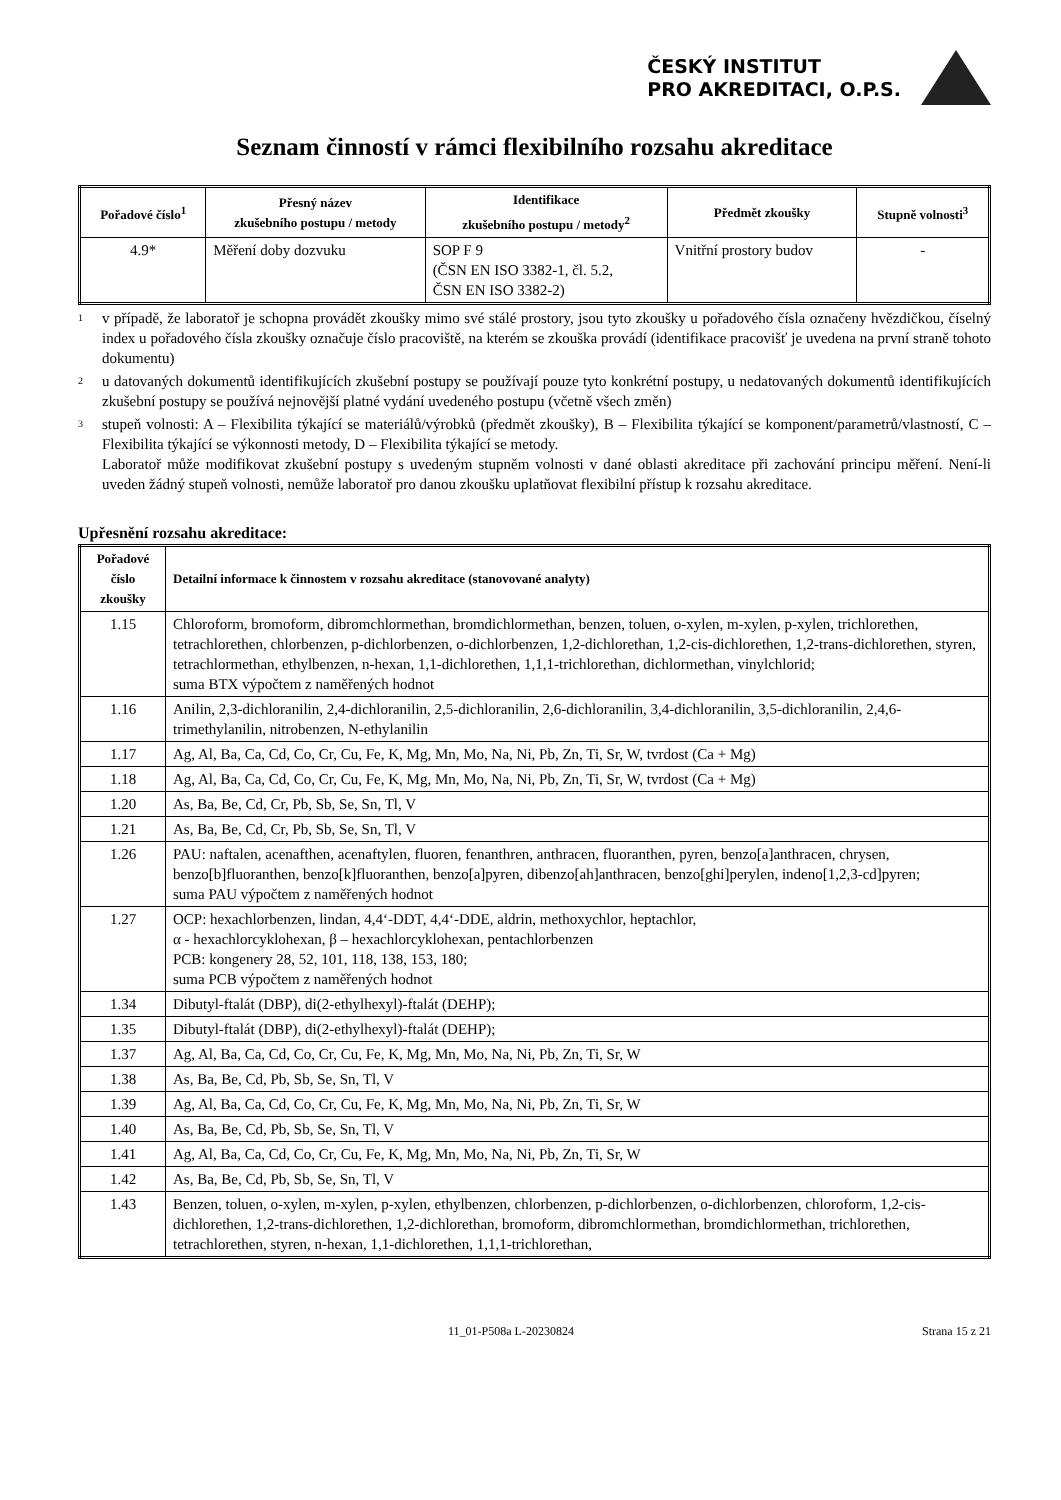ČESKÝ INSTITUT
PRO AKREDITACI, O.P.S.
Seznam činností v rámci flexibilního rozsahu akreditace
| Pořadové číslo<sup>1</sup> | Přesný název zkušebního postupu / metody | Identifikace zkušebního postupu / metody<sup>2</sup> | Předmět zkoušky | Stupně volnosti<sup>3</sup> |
| --- | --- | --- | --- | --- |
| 4.9* | Měření doby dozvuku | SOP F 9 (ČSN EN ISO 3382-1, čl. 5.2, ČSN EN ISO 3382-2) | Vnitřní prostory budov | - |
1
v případě, že laboratoř je schopna provádět zkoušky mimo své stálé prostory, jsou tyto zkoušky u pořadového čísla označeny hvězdičkou, číselný index u pořadového čísla zkoušky označuje číslo pracoviště, na kterém se zkouška provádí (identifikace pracovišť je uvedena na první straně tohoto dokumentu)
2
u datovaných dokumentů identifikujících zkušební postupy se používají pouze tyto konkrétní postupy, u nedatovaných dokumentů identifikujících zkušební postupy se používá nejnovější platné vydání uvedeného postupu (včetně všech změn)
3
stupeň volnosti: A – Flexibilita týkající se materiálů/výrobků (předmět zkoušky), B – Flexibilita týkající se komponent/parametrů/vlastností, C – Flexibilita týkající se výkonnosti metody, D – Flexibilita týkající se metody.
Laboratoř může modifikovat zkušební postupy s uvedeným stupněm volnosti v dané oblasti akreditace při zachování principu měření. Není-li uveden žádný stupeň volnosti, nemůže laboratoř pro danou zkoušku uplatňovat flexibilní přístup k rozsahu akreditace.
Upřesnění rozsahu akreditace:
| Pořadové číslo zkoušky | Detailní informace k činnostem v rozsahu akreditace (stanovované analyty) |
| --- | --- |
| 1.15 | Chloroform, bromoform, dibromchlormethan, bromdichlormethan, benzen, toluen, o-xylen, m-xylen, p-xylen, trichlorethen, tetrachlorethen, chlorbenzen, p-dichlorbenzen, o-dichlorbenzen, 1,2-dichlorethan, 1,2-cis-dichlorethen, 1,2-trans-dichlorethen, styren, tetrachlormethan, ethylbenzen, n-hexan, 1,1-dichlorethen, 1,1,1-trichlorethan, dichlormethan, vinylchlorid; suma BTX výpočtem z naměřených hodnot |
| 1.16 | Anilin, 2,3-dichloranilin, 2,4-dichloranilin, 2,5-dichloranilin, 2,6-dichloranilin, 3,4-dichloranilin, 3,5-dichloranilin, 2,4,6-trimethylanilin, nitrobenzen, N-ethylanilin |
| 1.17 | Ag, Al, Ba, Ca, Cd, Co, Cr, Cu, Fe, K, Mg, Mn, Mo, Na, Ni, Pb, Zn, Ti, Sr, W, tvrdost (Ca + Mg) |
| 1.18 | Ag, Al, Ba, Ca, Cd, Co, Cr, Cu, Fe, K, Mg, Mn, Mo, Na, Ni, Pb, Zn, Ti, Sr, W, tvrdost (Ca + Mg) |
| 1.20 | As, Ba, Be, Cd, Cr, Pb, Sb, Se, Sn, Tl, V |
| 1.21 | As, Ba, Be, Cd, Cr, Pb, Sb, Se, Sn, Tl, V |
| 1.26 | PAU: naftalen, acenafthen, acenaftylen, fluoren, fenanthren, anthracen, fluoranthen, pyren, benzo[a]anthracen, chrysen, benzo[b]fluoranthen, benzo[k]fluoranthen, benzo[a]pyren, dibenzo[ah]anthracen, benzo[ghi]perylen, indeno[1,2,3-cd]pyren; suma PAU výpočtem z naměřených hodnot |
| 1.27 | OCP: hexachlorbenzen, lindan, 4,4‘-DDT, 4,4‘-DDE, aldrin, methoxychlor, heptachlor, α - hexachlorcyklohexan, β – hexachlorcyklohexan, pentachlorbenzen PCB: kongenery 28, 52, 101, 118, 138, 153, 180; suma PCB výpočtem z naměřených hodnot |
| 1.34 | Dibutyl-ftalát (DBP), di(2-ethylhexyl)-ftalát (DEHP); |
| 1.35 | Dibutyl-ftalát (DBP), di(2-ethylhexyl)-ftalát (DEHP); |
| 1.37 | Ag, Al, Ba, Ca, Cd, Co, Cr, Cu, Fe, K, Mg, Mn, Mo, Na, Ni, Pb, Zn, Ti, Sr, W |
| 1.38 | As, Ba, Be, Cd, Pb, Sb, Se, Sn, Tl, V |
| 1.39 | Ag, Al, Ba, Ca, Cd, Co, Cr, Cu, Fe, K, Mg, Mn, Mo, Na, Ni, Pb, Zn, Ti, Sr, W |
| 1.40 | As, Ba, Be, Cd, Pb, Sb, Se, Sn, Tl, V |
| 1.41 | Ag, Al, Ba, Ca, Cd, Co, Cr, Cu, Fe, K, Mg, Mn, Mo, Na, Ni, Pb, Zn, Ti, Sr, W |
| 1.42 | As, Ba, Be, Cd, Pb, Sb, Se, Sn, Tl, V |
| 1.43 | Benzen, toluen, o-xylen, m-xylen, p-xylen, ethylbenzen, chlorbenzen, p-dichlorbenzen, o-dichlorbenzen, chloroform, 1,2-cis-dichlorethen, 1,2-trans-dichlorethen, 1,2-dichlorethan, bromoform, dibromchlormethan, bromdichlormethan, trichlorethen, tetrachlorethen, styren, n-hexan, 1,1-dichlorethen, 1,1,1-trichlorethan, |
11_01-P508a L-20230824 Strana 15 z 21